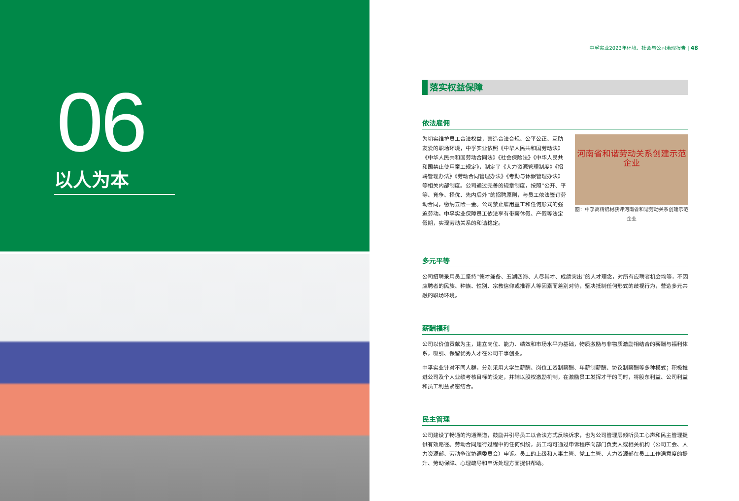06
以人为本
中孚实业2023年环境、社会与公司治理报告 | 48
落实权益保障
依法雇佣
为切实维护员工合法权益，营造合法合规、公平公正、互助友爱的职场环境，中孚实业依照《中华人民共和国劳动法》《中华人民共和国劳动合同法》《社会保险法》《中华人民共和国禁止使用童工规定》，制定了《人力资源管理制度》《招聘管理办法》《劳动合同管理办法》《考勤与休假管理办法》等相关内部制度。公司通过完善的规章制度，按照“公开、平等、竞争、择优、先内后外”的招聘原则，与员工依法签订劳动合同，缴纳五险一金。公司禁止雇用童工和任何形式的强迫劳动。中孚实业保障员工依法享有带薪休假、产假等法定假期，实现劳动关系的和谐稳定。
河南省和谐劳动关系创建示范企业
图：中孚高精铝材获评河南省和谐劳动关系创建示范企业
多元平等
公司招聘录用员工坚持“德才兼备、五湖四海、人尽其才、成绩突出”的人才理念，对所有应聘者机会均等，不因应聘者的民族、种族、性别、宗教信仰或推荐人等因素而差别对待，坚决抵制任何形式的歧视行为，营造多元共融的职场环境。
薪酬福利
公司以价值贡献为主，建立岗位、能力、绩效和市场水平为基础，物质激励与非物质激励相结合的薪酬与福利体系，吸引、保留优秀人才在公司干事创业。
中孚实业针对不同人群，分别采用大学生薪酬、岗位工资制薪酬、年薪制薪酬、协议制薪酬等多种模式；积极推进公司及个人业绩考核目标的设定，并辅以股权激励机制，在激励员工发挥才干的同时，将股东利益、公司利益和员工利益紧密结合。
民主管理
公司建设了畅通的沟通渠道，鼓励并引导员工以合法方式反映诉求，也为公司管理层倾听员工心声和民主管理提供有效路径。劳动合同履行过程中的任何纠纷，员工均可通过申诉程序向部门负责人或相关机构（公司工会、人力资源部、劳动争议协调委员会）申诉。员工的上级和人事主管、党工主管、人力资源部在员工工作满意度的提升、劳动保障、心理疏导和申诉处理方面提供帮助。